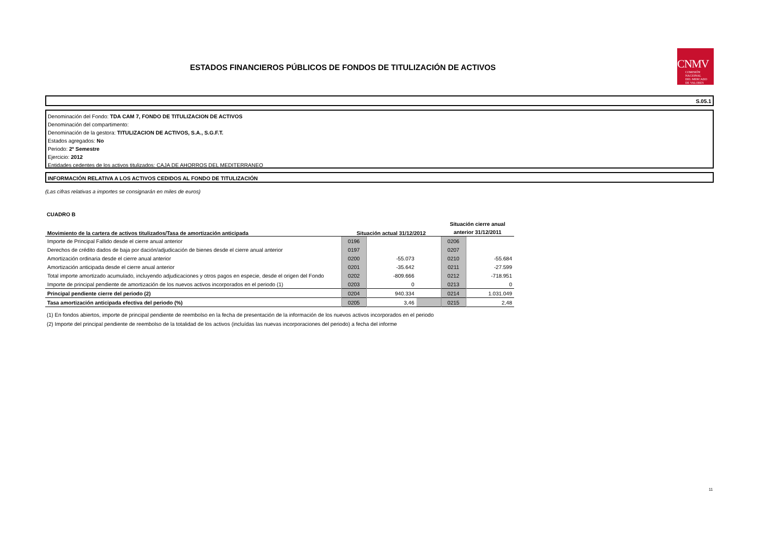ESTADOS FINANCIEROS PÚBLICOS DE FONDOS DE TITULIZACIÓN DE ACTIVOS
CNMV
COMISIÓN
NACIONAL
DEL MERCADO
DE VALORES
S.05.1
Denominación del Fondo: TDA CAM 7, FONDO DE TITULIZACION DE ACTIVOS
Denominación del compartimento:
Denominación de la gestora: TITULIZACION DE ACTIVOS, S.A., S.G.F.T.
Estados agregados: No
Periodo: 2º Semestre
Ejercicio: 2012
Entidades cedentes de los activos titulizados: CAJA DE AHORROS DEL MEDITERRANEO
INFORMACIÓN RELATIVA A LOS ACTIVOS CEDIDOS AL FONDO DE TITULIZACIÓN
(Las cifras relativas a importes se consignarán en miles de euros)
CUADRO B
| Movimiento de la cartera de activos titulizados/Tasa de amortización anticipada | Situación actual 31/12/2012 | | | Situación cierre anual anterior 31/12/2011 | |
| Importe de Principal Fallido desde el cierre anual anterior | 0196 | | | 0206 | |
| Derechos de crédito dados de baja por dación/adjudicación de bienes desde el cierre anual anterior | 0197 | | | 0207 | |
| Amortización ordinaria desde el cierre anual anterior | 0200 | -55.073 | | 0210 | -55.684 |
| Amortización anticipada desde el cierre anual anterior | 0201 | -35.642 | | 0211 | -27.599 |
| Total importe amortizado acumulado, incluyendo adjudicaciones y otros pagos en especie, desde el origen del Fondo | 0202 | -809.666 | | 0212 | -718.951 |
| Importe de principal pendiente de amortización de los nuevos activos incorporados en el periodo (1) | 0203 | 0 | | 0213 | 0 |
| Principal pendiente cierre del periodo (2) | 0204 | 940.334 | | 0214 | 1.031.049 |
| Tasa amortización anticipada efectiva del periodo (%) | 0205 | 3,46 | | 0215 | 2,48 |
(1) En fondos abiertos, importe de principal pendiente de reembolso en la fecha de presentación de la información de los nuevos activos incorporados en el periodo
(2) Importe del principal pendiente de reembolso de la totalidad de los activos (incluídas las nuevas incorporaciones del periodo) a fecha del informe
11